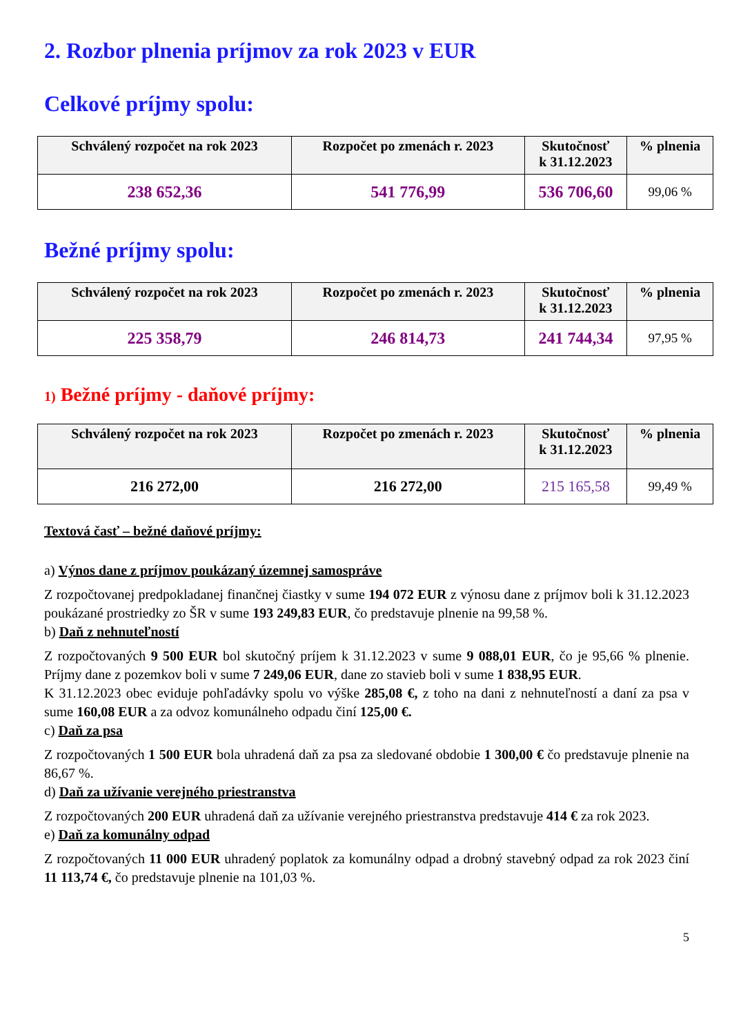2. Rozbor plnenia príjmov za rok 2023 v EUR
Celkové príjmy spolu:
| Schválený rozpočet na rok 2023 | Rozpočet po zmenách r. 2023 | Skutočnosť k 31.12.2023 | % plnenia |
| --- | --- | --- | --- |
| 238 652,36 | 541 776,99 | 536 706,60 | 99,06 % |
Bežné príjmy spolu:
| Schválený rozpočet na rok 2023 | Rozpočet po zmenách r. 2023 | Skutočnosť k 31.12.2023 | % plnenia |
| --- | --- | --- | --- |
| 225 358,79 | 246 814,73 | 241 744,34 | 97,95 % |
1) Bežné príjmy - daňové príjmy:
| Schválený rozpočet na rok 2023 | Rozpočet po zmenách r. 2023 | Skutočnosť k 31.12.2023 | % plnenia |
| --- | --- | --- | --- |
| 216 272,00 | 216 272,00 | 215 165,58 | 99,49 % |
Textová časť – bežné daňové príjmy:
a) Výnos dane z príjmov poukázaný územnej samospráve
Z rozpočtovanej predpokladanej finančnej čiastky v sume 194 072 EUR z výnosu dane z príjmov boli k 31.12.2023 poukázané prostriedky zo ŠR v sume 193 249,83 EUR, čo predstavuje plnenie na 99,58 %.
b) Daň z nehnuteľností
Z rozpočtovaných 9 500 EUR bol skutočný príjem k 31.12.2023 v sume 9 088,01 EUR, čo je 95,66 % plnenie. Príjmy dane z pozemkov boli v sume 7 249,06 EUR, dane zo stavieb boli v sume 1 838,95 EUR.
K 31.12.2023 obec eviduje pohľadávky spolu vo výške 285,08 €, z toho na dani z nehnuteľností a daní za psa v sume 160,08 EUR a za odvoz komunálneho odpadu činí 125,00 €.
c) Daň za psa
Z rozpočtovaných 1 500 EUR bola uhradená daň za psa za sledované obdobie 1 300,00 € čo predstavuje plnenie na 86,67 %.
d) Daň za užívanie verejného priestranstva
Z rozpočtovaných 200 EUR uhradená daň za užívanie verejného priestranstva predstavuje 414 € za rok 2023.
e) Daň za komunálny odpad
Z rozpočtovaných 11 000 EUR uhradený poplatok za komunálny odpad a drobný stavebný odpad za rok 2023 činí 11 113,74 €, čo predstavuje plnenie na 101,03 %.
5